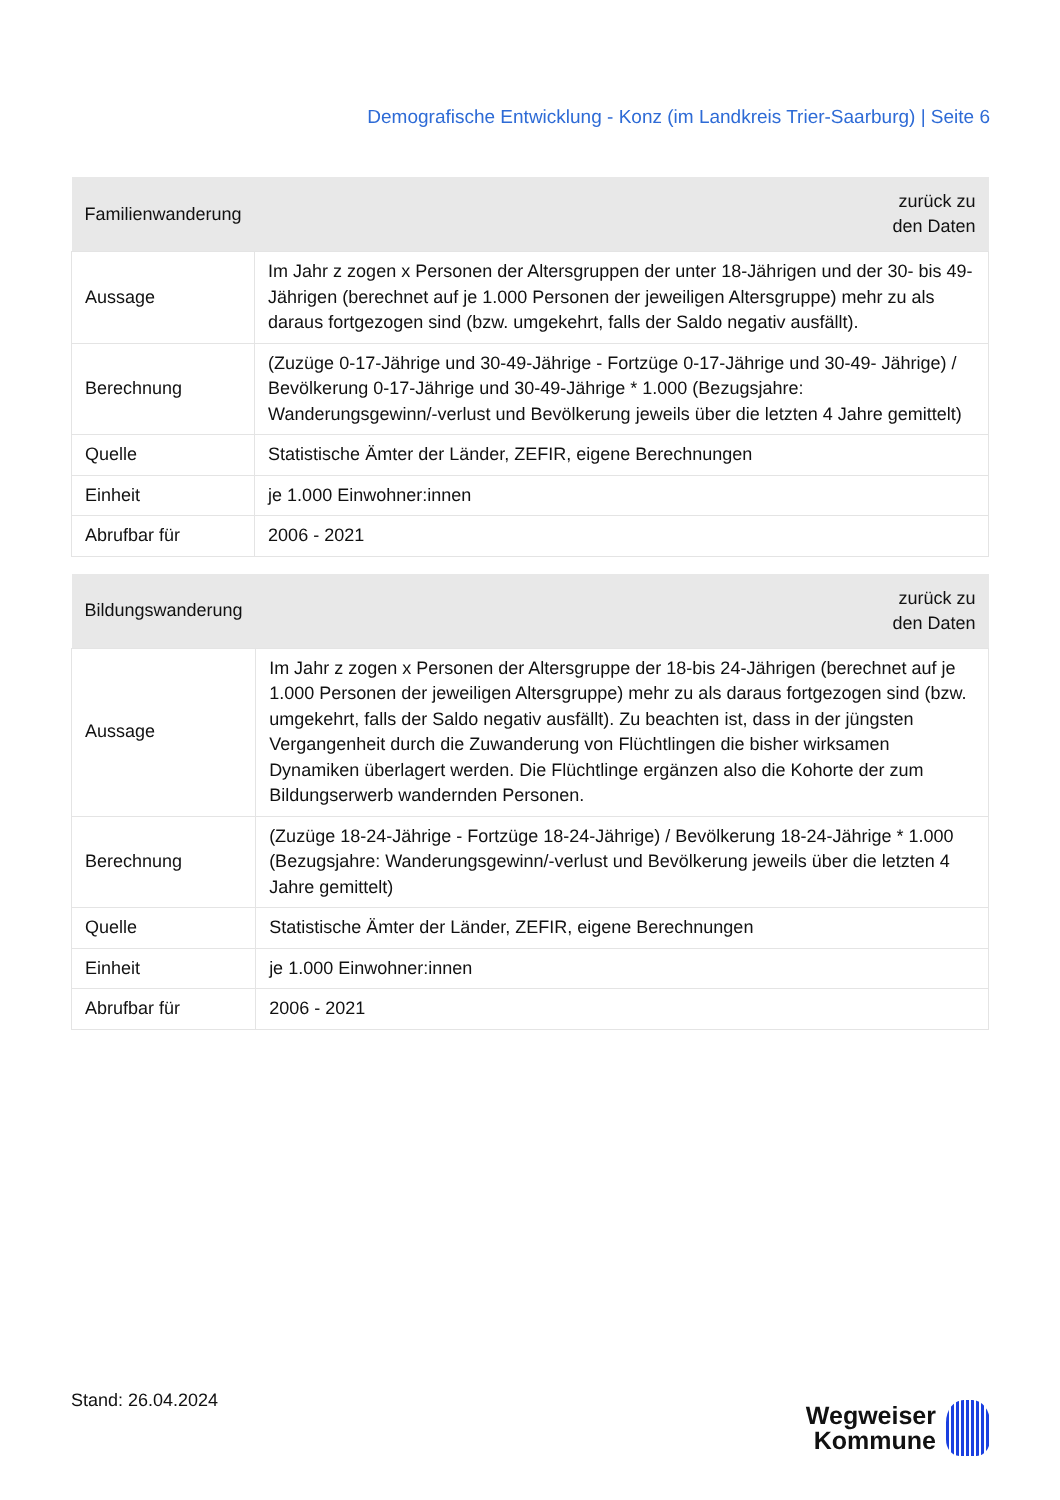Demografische Entwicklung - Konz (im Landkreis Trier-Saarburg) | Seite 6
| Familienwanderung | zurück zu den Daten |
| --- | --- |
| Aussage | Im Jahr z zogen x Personen der Altersgruppen der unter 18-Jährigen und der 30- bis 49-Jährigen (berechnet auf je 1.000 Personen der jeweiligen Altersgruppe) mehr zu als daraus fortgezogen sind (bzw. umgekehrt, falls der Saldo negativ ausfällt). |
| Berechnung | (Zuzüge 0-17-Jährige und 30-49-Jährige - Fortzüge 0-17-Jährige und 30-49- Jährige) / Bevölkerung 0-17-Jährige und 30-49-Jährige * 1.000 (Bezugsjahre: Wanderungsgewinn/-verlust und Bevölkerung jeweils über die letzten 4 Jahre gemittelt) |
| Quelle | Statistische Ämter der Länder, ZEFIR, eigene Berechnungen |
| Einheit | je 1.000 Einwohner:innen |
| Abrufbar für | 2006 - 2021 |
| Bildungswanderung | zurück zu den Daten |
| --- | --- |
| Aussage | Im Jahr z zogen x Personen der Altersgruppe der 18-bis 24-Jährigen (berechnet auf je 1.000 Personen der jeweiligen Altersgruppe) mehr zu als daraus fortgezogen sind (bzw. umgekehrt, falls der Saldo negativ ausfällt). Zu beachten ist, dass in der jüngsten Vergangenheit durch die Zuwanderung von Flüchtlingen die bisher wirksamen Dynamiken überlagert werden. Die Flüchtlinge ergänzen also die Kohorte der zum Bildungserwerb wandernden Personen. |
| Berechnung | (Zuzüge 18-24-Jährige - Fortzüge 18-24-Jährige) / Bevölkerung 18-24-Jährige * 1.000 (Bezugsjahre: Wanderungsgewinn/-verlust und Bevölkerung jeweils über die letzten 4 Jahre gemittelt) |
| Quelle | Statistische Ämter der Länder, ZEFIR, eigene Berechnungen |
| Einheit | je 1.000 Einwohner:innen |
| Abrufbar für | 2006 - 2021 |
Stand: 26.04.2024
Wegweiser
Kommune